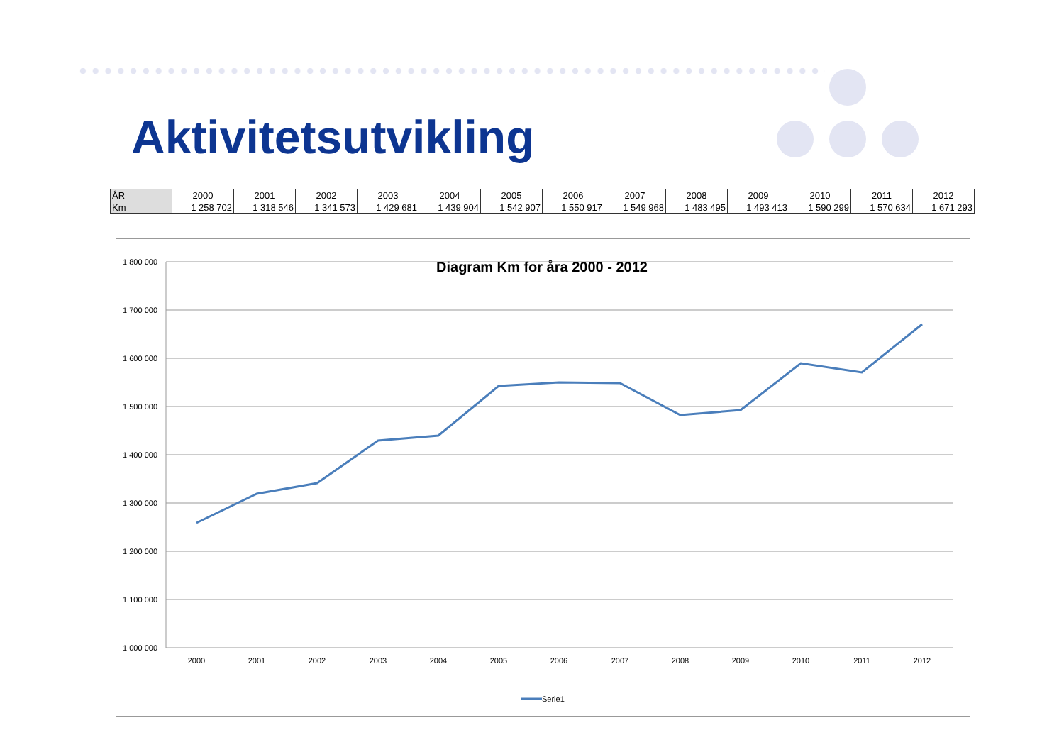Aktivitetsutvikling
| ÅR | 2000 | 2001 | 2002 | 2003 | 2004 | 2005 | 2006 | 2007 | 2008 | 2009 | 2010 | 2011 | 2012 |
| --- | --- | --- | --- | --- | --- | --- | --- | --- | --- | --- | --- | --- | --- |
| Km | 1 258 702 | 1 318 546 | 1 341 573 | 1 429 681 | 1 439 904 | 1 542 907 | 1 550 917 | 1 549 968 | 1 483 495 | 1 493 413 | 1 590 299 | 1 570 634 | 1 671 293 |
Diagram Km for åra 2000 - 2012
1 800 000
1 700 000
1 600 000
1 500 000
1 400 000
1 300 000
1 200 000
1 100 000
1 000 000
2000
2001
2002
2003
2004
2005
2006
2007
2008
2009
2010
2011
2012
Serie1